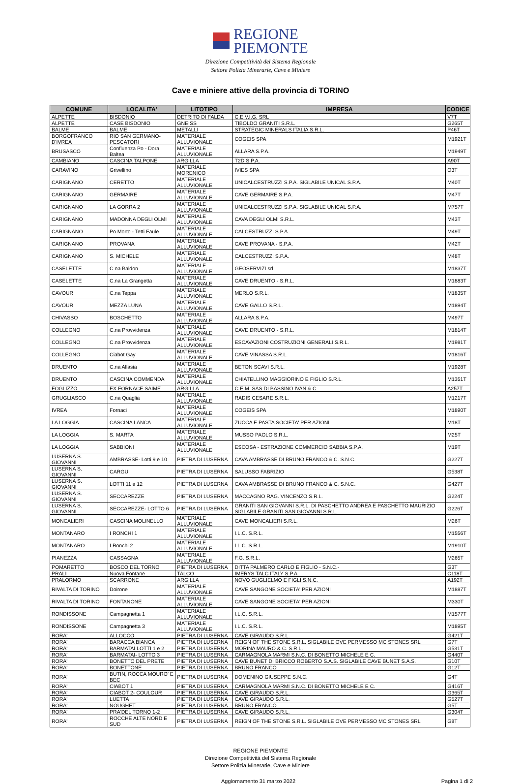REGIONE
PIEMONTE
Direzione Competitività del Sistema Regionale
Settore Polizia Minerarie, Cave e Miniere
Cave e miniere attive della provincia di TORINO
| COMUNE | LOCALITA' | LITOTIPO | IMPRESA | CODICE |
| --- | --- | --- | --- | --- |
| ALPETTE | BISDONIO | DETRITO DI FALDA | C.E.V.I.G. SRL | V7T |
| ALPETTE | CASE BISDONIO | GNEISS | TIBOLDO GRANITI S.R.L. | G265T |
| BALME | BALME | METALLI | STRATEGIC MINERALS ITALIA S.R.L. | P46T |
| BORGOFRANCO D'IVREA | RIO SAN GERMANO-PESCATORI | MATERIALE ALLUVIONALE | COGEIS SPA | M1921T |
| BRUSASCO | Confluenza Po - Dora Baltea | MATERIALE ALLUVIONALE | ALLARA S.P.A. | M1949T |
| CAMBIANO | CASCINA TALPONE | ARGILLA | T2D S.P.A. | A90T |
| CARAVINO | Grivellino | MATERIALE MORENICO | IVIES SPA | O3T |
| CARIGNANO | CERETTO | MATERIALE ALLUVIONALE | UNICALCESTRUZZI S.P.A. SIGLABILE UNICAL S.P.A. | M40T |
| CARIGNANO | GERMAIRE | MATERIALE ALLUVIONALE | CAVE GERMAIRE S.P.A. | M47T |
| CARIGNANO | LA GORRA 2 | MATERIALE ALLUVIONALE | UNICALCESTRUZZI S.P.A. SIGLABILE UNICAL S.P.A. | M757T |
| CARIGNANO | MADONNA DEGLI OLMI | MATERIALE ALLUVIONALE | CAVA DEGLI OLMI S.R.L. | M43T |
| CARIGNANO | Po Morto - Tetti Faule | MATERIALE ALLUVIONALE | CALCESTRUZZI S.P.A. | M49T |
| CARIGNANO | PROVANA | MATERIALE ALLUVIONALE | CAVE PROVANA - S.P.A. | M42T |
| CARIGNANO | S. MICHELE | MATERIALE ALLUVIONALE | CALCESTRUZZI S.P.A. | M48T |
| CASELETTE | C.na Baldon | MATERIALE ALLUVIONALE | GEOSERVIZI srl | M1837T |
| CASELETTE | C.na La Grangetta | MATERIALE ALLUVIONALE | CAVE DRUENTO - S.R.L. | M1883T |
| CAVOUR | C.na Teppa | MATERIALE ALLUVIONALE | MERLO S.R.L. | M1835T |
| CAVOUR | MEZZA LUNA | MATERIALE ALLUVIONALE | CAVE GALLO S.R.L. | M1894T |
| CHIVASSO | BOSCHETTO | MATERIALE ALLUVIONALE | ALLARA S.P.A. | M497T |
| COLLEGNO | C.na Provvidenza | MATERIALE ALLUVIONALE | CAVE DRUENTO - S.R.L. | M1814T |
| COLLEGNO | C.na Provvidenza | MATERIALE ALLUVIONALE | ESCAVAZIONI COSTRUZIONI GENERALI S.R.L. | M1981T |
| COLLEGNO | Ciabot Gay | MATERIALE ALLUVIONALE | CAVE VINASSA S.R.L. | M1816T |
| DRUENTO | C.na Allasia | MATERIALE ALLUVIONALE | BETON SCAVI S.R.L. | M1928T |
| DRUENTO | CASCINA COMMENDA | MATERIALE ALLUVIONALE | CHIATELLINO MAGGIORINO E FIGLIO S.R.L. | M1351T |
| FOGLIZZO | EX FORNACE SAIME | ARGILLA | C.E.M. SAS DI BASSINO IVAN & C. | A257T |
| GRUGLIASCO | C.na Quaglia | MATERIALE ALLUVIONALE | RADIS CESARE S.R.L. | M1217T |
| IVREA | Fornaci | MATERIALE ALLUVIONALE | COGEIS SPA | M1890T |
| LA LOGGIA | CASCINA LANCA | MATERIALE ALLUVIONALE | ZUCCA E PASTA SOCIETA' PER AZIONI | M18T |
| LA LOGGIA | S. MARTA | MATERIALE ALLUVIONALE | MUSSO PAOLO S.R.L. | M25T |
| LA LOGGIA | SABBIONI | MATERIALE ALLUVIONALE | ESCOSA - ESTRAZIONE COMMERCIO SABBIA S.P.A. | M19T |
| LUSERNA S. GIOVANNI | AMBRASSE- Lotti 9 e 10 | PIETRA DI LUSERNA | CAVA AMBRASSE DI BRUNO FRANCO & C. S.N.C. | G227T |
| LUSERNA S. GIOVANNI | CARGUI | PIETRA DI LUSERNA | SALUSSO FABRIZIO | G538T |
| LUSERNA S. GIOVANNI | LOTTI 11 e 12 | PIETRA DI LUSERNA | CAVA AMBRASSE DI BRUNO FRANCO & C. S.N.C. | G427T |
| LUSERNA S. GIOVANNI | SECCAREZZE | PIETRA DI LUSERNA | MACCAGNO RAG. VINCENZO S.R.L. | G224T |
| LUSERNA S. GIOVANNI | SECCAREZZE- LOTTO 6 | PIETRA DI LUSERNA | GRANITI SAN GIOVANNI S.R.L. DI PASCHETTO ANDREA E PASCHETTO MAURIZIO SIGLABILE GRANITI SAN GIOVANNI S.R.L. | G226T |
| MONCALIERI | CASCINA MOLINELLO | MATERIALE ALLUVIONALE | CAVE MONCALIERI S.R.L. | M26T |
| MONTANARO | I RONCHI 1 | MATERIALE ALLUVIONALE | I.L.C. S.R.L. | M1556T |
| MONTANARO | I Ronchi 2 | MATERIALE ALLUVIONALE | I.L.C. S.R.L. | M1910T |
| PIANEZZA | CASSAGNA | MATERIALE ALLUVIONALE | F.G. S.R.L. | M265T |
| POMARETTO | BOSCO DEL TORNO | PIETRA DI LUSERNA | DITTA PALMERO CARLO E FIGLIO - S.N.C.- | G3T |
| PRALI | Nuova Fontane | TALCO | IMERYS TALC ITALY S.P.A. | C118T |
| PRALORMO | SCARRONE | ARGILLA | NOVO GUGLIELMO E FIGLI S.N.C. | A192T |
| RIVALTA DI TORINO | Doirone | MATERIALE ALLUVIONALE | CAVE SANGONE SOCIETA' PER AZIONI | M1887T |
| RIVALTA DI TORINO | FONTANONE | MATERIALE ALLUVIONALE | CAVE SANGONE SOCIETA' PER AZIONI | M330T |
| RONDISSONE | Campagnetta 1 | MATERIALE ALLUVIONALE | I.L.C. S.R.L. | M1577T |
| RONDISSONE | Campagnetta 3 | MATERIALE ALLUVIONALE | I.L.C. S.R.L. | M1895T |
| RORA' | ALLOCCO | PIETRA DI LUSERNA | CAVE GIRAUDO S.R.L. | G421T |
| RORA' | BARACCA BIANCA | PIETRA DI LUSERNA | REIGN OF THE STONE S.R.L. SIGLABILE OVE PERMESSO MC STONES SRL | G7T |
| RORA' | BARMATAI LOTTI 1 e 2 | PIETRA DI LUSERNA | MORINA MAURO & C. S.R.L. | G531T |
| RORA' | BARMATAI- LOTTO 3 | PIETRA DI LUSERNA | CARMAGNOLA MARMI S.N.C. DI BONETTO MICHELE E C. | G440T |
| RORA' | BONETTO DEL PRETE | PIETRA DI LUSERNA | CAVE BUNET DI BRICCO ROBERTO S.A.S. SIGLABILE CAVE BUNET S.A.S. | G10T |
| RORA' | BONETTONE | PIETRA DI LUSERNA | BRUNO FRANCO | G12T |
| RORA' | BUTIN, ROCCA MOURO' E BEC | PIETRA DI LUSERNA | DOMENINO GIUSEPPE S.N.C. | G4T |
| RORA' | CIABOT 1 | PIETRA DI LUSERNA | CARMAGNOLA MARMI S.N.C. DI BONETTO MICHELE E C. | G416T |
| RORA' | CIABOT 2- COULOUR | PIETRA DI LUSERNA | CAVE GIRAUDO S.R.L. | G365T |
| RORA' | LUETTA | PIETRA DI LUSERNA | CAVE GIRAUDO S.R.L. | G527T |
| RORA' | NOUGHET | PIETRA DI LUSERNA | BRUNO FRANCO | G5T |
| RORA' | PRA'DEL TORNO 1-2 | PIETRA DI LUSERNA | CAVE GIRAUDO S.R.L. | G304T |
| RORA' | ROCCHE ALTE NORD E SUD | PIETRA DI LUSERNA | REIGN OF THE STONE S.R.L. SIGLABILE OVE PERMESSO MC STONES SRL | G8T |
REGIONE PIEMONTE
Direzione Competitività del Sistema Regionale
Settore Polizia Minerarie, Cave e Miniere
Aggiornamento 31 marzo 2022 Pagina 1 di 2